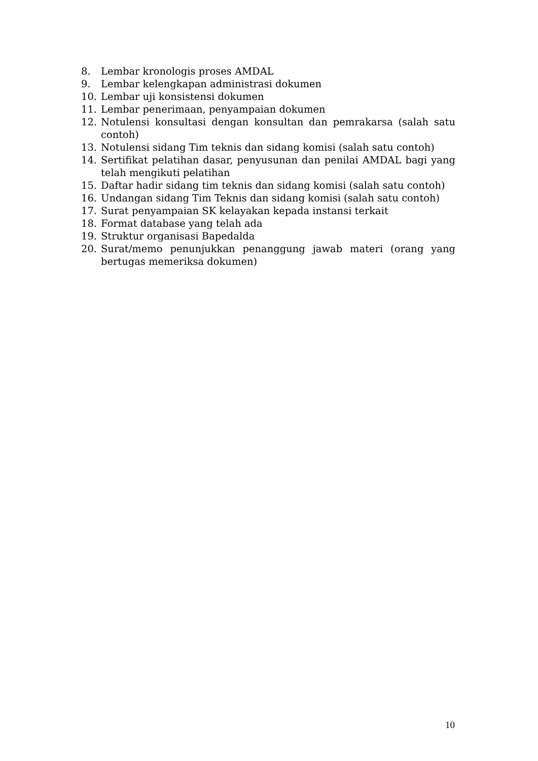8. Lembar kronologis proses AMDAL
9. Lembar kelengkapan administrasi dokumen
10. Lembar uji konsistensi dokumen
11. Lembar penerimaan, penyampaian dokumen
12. Notulensi konsultasi dengan konsultan dan pemrakarsa (salah satu contoh)
13. Notulensi sidang Tim teknis dan sidang komisi (salah satu contoh)
14. Sertifikat pelatihan dasar, penyusunan dan penilai AMDAL bagi yang telah mengikuti pelatihan
15. Daftar hadir sidang tim teknis dan sidang komisi (salah satu contoh)
16. Undangan sidang Tim Teknis dan sidang komisi (salah satu contoh)
17. Surat penyampaian SK kelayakan kepada instansi terkait
18. Format database yang telah ada
19. Struktur organisasi Bapedalda
20. Surat/memo penunjukkan penanggung jawab materi (orang yang bertugas memeriksa dokumen)
10